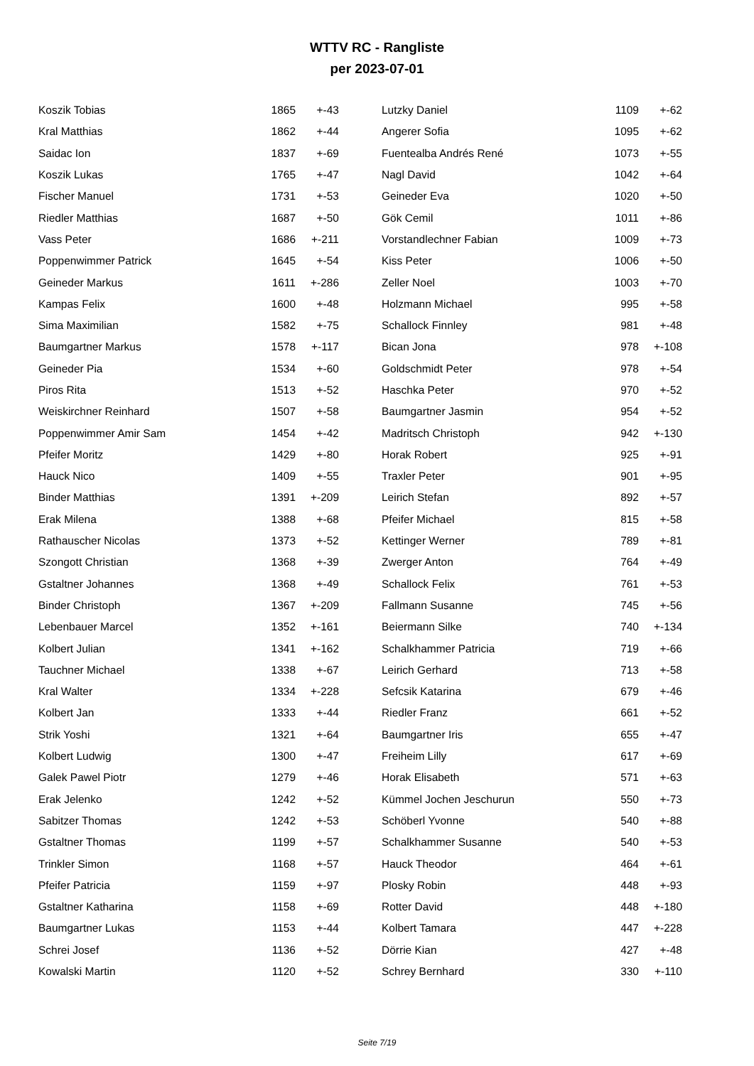WTTV RC - Rangliste
per 2023-07-01
| Koszik Tobias | 1865 | +-43 |
| Kral Matthias | 1862 | +-44 |
| Saidac Ion | 1837 | +-69 |
| Koszik Lukas | 1765 | +-47 |
| Fischer Manuel | 1731 | +-53 |
| Riedler Matthias | 1687 | +-50 |
| Vass Peter | 1686 | +-211 |
| Poppenwimmer Patrick | 1645 | +-54 |
| Geineder Markus | 1611 | +-286 |
| Kampas Felix | 1600 | +-48 |
| Sima Maximilian | 1582 | +-75 |
| Baumgartner Markus | 1578 | +-117 |
| Geineder Pia | 1534 | +-60 |
| Piros Rita | 1513 | +-52 |
| Weiskirchner Reinhard | 1507 | +-58 |
| Poppenwimmer Amir Sam | 1454 | +-42 |
| Pfeifer Moritz | 1429 | +-80 |
| Hauck Nico | 1409 | +-55 |
| Binder Matthias | 1391 | +-209 |
| Erak Milena | 1388 | +-68 |
| Rathauscher Nicolas | 1373 | +-52 |
| Szongott Christian | 1368 | +-39 |
| Gstaltner Johannes | 1368 | +-49 |
| Binder Christoph | 1367 | +-209 |
| Lebenbauer Marcel | 1352 | +-161 |
| Kolbert Julian | 1341 | +-162 |
| Tauchner Michael | 1338 | +-67 |
| Kral Walter | 1334 | +-228 |
| Kolbert Jan | 1333 | +-44 |
| Strik Yoshi | 1321 | +-64 |
| Kolbert Ludwig | 1300 | +-47 |
| Galek Pawel Piotr | 1279 | +-46 |
| Erak Jelenko | 1242 | +-52 |
| Sabitzer Thomas | 1242 | +-53 |
| Gstaltner Thomas | 1199 | +-57 |
| Trinkler Simon | 1168 | +-57 |
| Pfeifer Patricia | 1159 | +-97 |
| Gstaltner Katharina | 1158 | +-69 |
| Baumgartner Lukas | 1153 | +-44 |
| Schrei Josef | 1136 | +-52 |
| Kowalski Martin | 1120 | +-52 |
| Lutzky Daniel | 1109 | +-62 |
| Angerer Sofia | 1095 | +-62 |
| Fuentealba Andrés René | 1073 | +-55 |
| Nagl David | 1042 | +-64 |
| Geineder Eva | 1020 | +-50 |
| Gök Cemil | 1011 | +-86 |
| Vorstandlechner Fabian | 1009 | +-73 |
| Kiss Peter | 1006 | +-50 |
| Zeller Noel | 1003 | +-70 |
| Holzmann Michael | 995 | +-58 |
| Schallock Finnley | 981 | +-48 |
| Bican Jona | 978 | +-108 |
| Goldschmidt Peter | 978 | +-54 |
| Haschka Peter | 970 | +-52 |
| Baumgartner Jasmin | 954 | +-52 |
| Madritsch Christoph | 942 | +-130 |
| Horak Robert | 925 | +-91 |
| Traxler Peter | 901 | +-95 |
| Leirich Stefan | 892 | +-57 |
| Pfeifer Michael | 815 | +-58 |
| Kettinger Werner | 789 | +-81 |
| Zwerger Anton | 764 | +-49 |
| Schallock Felix | 761 | +-53 |
| Fallmann Susanne | 745 | +-56 |
| Beiermann Silke | 740 | +-134 |
| Schalkhammer Patricia | 719 | +-66 |
| Leirich Gerhard | 713 | +-58 |
| Sefcsik Katarina | 679 | +-46 |
| Riedler Franz | 661 | +-52 |
| Baumgartner Iris | 655 | +-47 |
| Freiheim Lilly | 617 | +-69 |
| Horak Elisabeth | 571 | +-63 |
| Kümmel Jochen Jeschurun | 550 | +-73 |
| Schöberl Yvonne | 540 | +-88 |
| Schalkhammer Susanne | 540 | +-53 |
| Hauck Theodor | 464 | +-61 |
| Plosky Robin | 448 | +-93 |
| Rotter David | 448 | +-180 |
| Kolbert Tamara | 447 | +-228 |
| Dörrie Kian | 427 | +-48 |
| Schrey Bernhard | 330 | +-110 |
Seite 7/19